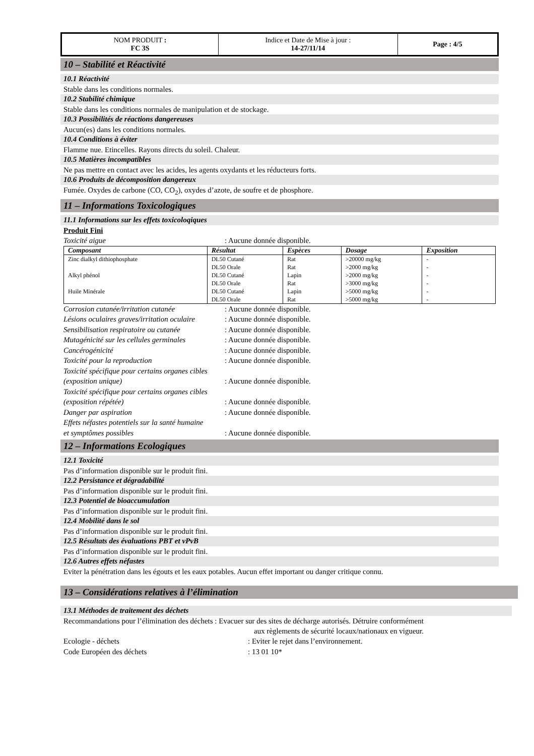| NOM PRODUIT : FC 3S | Indice et Date de Mise à jour : 14-27/11/14 | Page : 4/5 |
10 – Stabilité et Réactivité
10.1 Réactivité
Stable dans les conditions normales.
10.2 Stabilité chimique
Stable dans les conditions normales de manipulation et de stockage.
10.3 Possibilités de réactions dangereuses
Aucun(es) dans les conditions normales.
10.4 Conditions à éviter
Flamme nue. Etincelles. Rayons directs du soleil. Chaleur.
10.5 Matières incompatibles
Ne pas mettre en contact avec les acides, les agents oxydants et les réducteurs forts.
10.6 Produits de décomposition dangereux
Fumée. Oxydes de carbone (CO, CO<sub>2</sub>), oxydes d’azote, de soufre et de phosphore.
11 – Informations Toxicologiques
11.1 Informations sur les effets toxicoloqiques
Produit Fini
Toxicité aigue: Aucune donnée disponible.
| Composant | Résultat | Espèces | Dosage | Exposition |
| --- | --- | --- | --- | --- |
| Zinc dialkyl dithiophosphate | DL50 Cutané | Rat | >20000 mg/kg | - |
| | DL50 Orale | Rat | >2000 mg/kg | - |
| Alkyl phénol | DL50 Cutané | Lapin | >2000 mg/kg | - |
| | DL50 Orale | Rat | >3000 mg/kg | - |
| Huile Minérale | DL50 Cutané | Lapin | >5000 mg/kg | - |
| | DL50 Orale | Rat | >5000 mg/kg | - |
Corrosion cutanée/irritation cutanée: Aucune donnée disponible.
Lésions oculaires graves/irritation oculaire: Aucune donnée disponible.
Sensibilisation respiratoire ou cutanée: Aucune donnée disponible.
Mutagénicité sur les cellules germinales: Aucune donnée disponible.
Cancérogénicité: Aucune donnée disponible.
Toxicité pour la reproduction: Aucune donnée disponible.
Toxicité spécifique pour certains organes cibles
(exposition unique): Aucune donnée disponible.
Toxicité spécifique pour certains organes cibles
(exposition répétée): Aucune donnée disponible.
Danger par aspiration: Aucune donnée disponible.
Effets néfastes potentiels sur la santé humaine
et symptômes possibles: Aucune donnée disponible.
12 – Informations Ecologiques
12.1 Toxicité
Pas d’information disponible sur le produit fini.
12.2 Persistance et dégradabilité
Pas d’information disponible sur le produit fini.
12.3 Potentiel de bioaccumulation
Pas d’information disponible sur le produit fini.
12.4 Mobilité dans le sol
Pas d’information disponible sur le produit fini.
12.5 Résultats des évaluations PBT et vPvB
Pas d’information disponible sur le produit fini.
12.6 Autres effets néfastes
Eviter la pénétration dans les égouts et les eaux potables. Aucun effet important ou danger critique connu.
13 – Considérations relatives à l’élimination
13.1 Méthodes de traitement des déchets
Recommandations pour l’élimination des déchets : Evacuer sur des sites de décharge autorisés. Détruire conformément
aux règlements de sécurité locaux/nationaux en vigueur.
Ecologie - déchets: Eviter le rejet dans l’environnement.
Code Européen des déchets: 13 01 10*